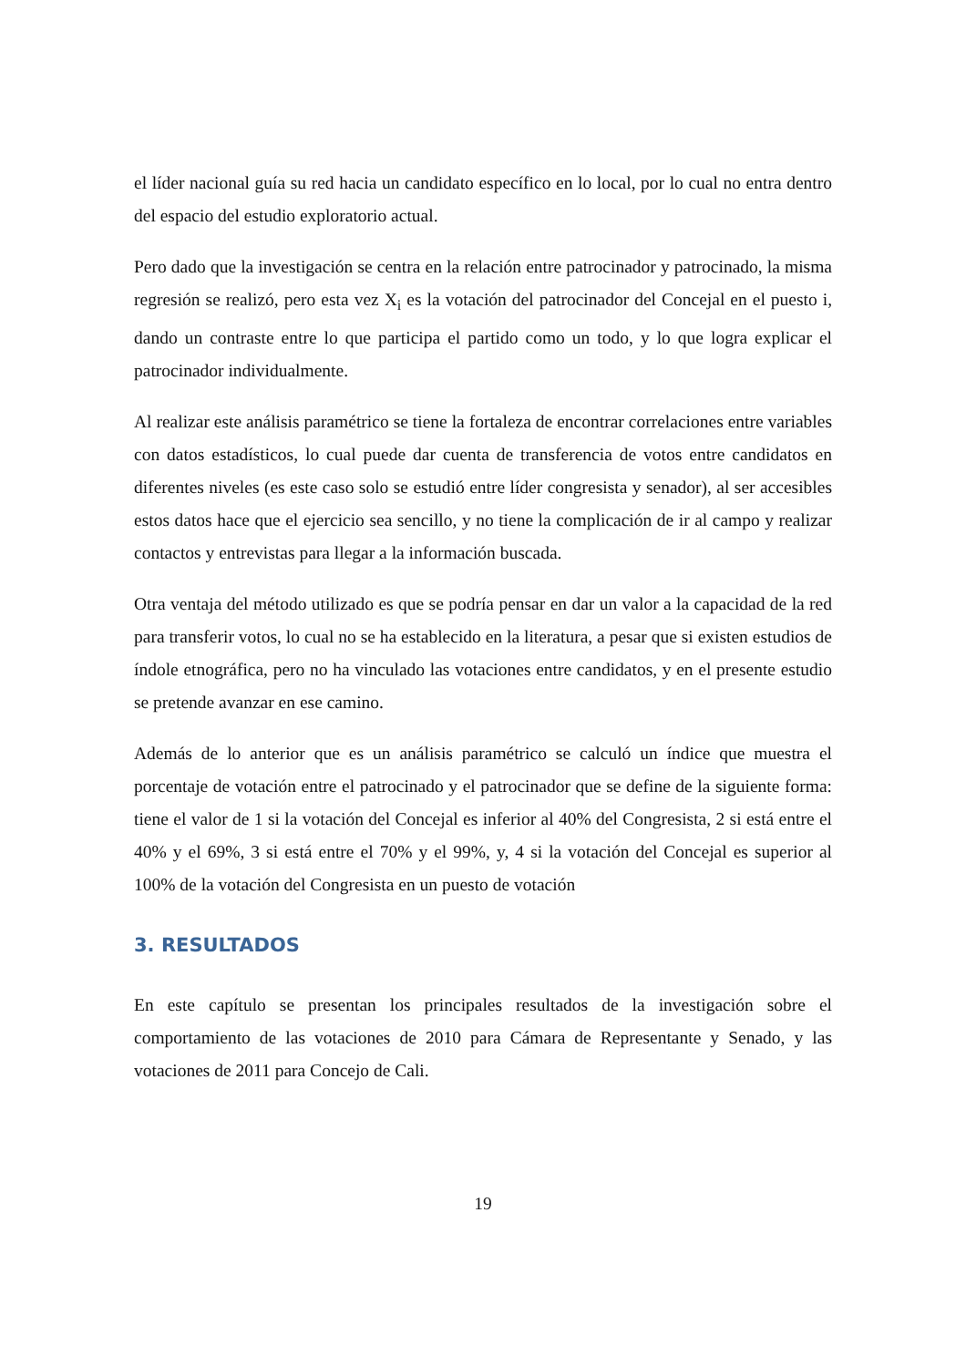el líder nacional guía su red hacia un candidato específico en lo local, por lo cual no entra dentro del espacio del estudio exploratorio actual.
Pero dado que la investigación se centra en la relación entre patrocinador y patrocinado, la misma regresión se realizó, pero esta vez X<sub>i</sub> es la votación del patrocinador del Concejal en el puesto i, dando un contraste entre lo que participa el partido como un todo, y lo que logra explicar el patrocinador individualmente.
Al realizar este análisis paramétrico se tiene la fortaleza de encontrar correlaciones entre variables con datos estadísticos, lo cual puede dar cuenta de transferencia de votos entre candidatos en diferentes niveles (es este caso solo se estudió entre líder congresista y senador), al ser accesibles estos datos hace que el ejercicio sea sencillo, y no tiene la complicación de ir al campo y realizar contactos y entrevistas para llegar a la información buscada.
Otra ventaja del método utilizado es que se podría pensar en dar un valor a la capacidad de la red para transferir votos, lo cual no se ha establecido en la literatura, a pesar que si existen estudios de índole etnográfica, pero no ha vinculado las votaciones entre candidatos, y en el presente estudio se pretende avanzar en ese camino.
Además de lo anterior que es un análisis paramétrico se calculó un índice que muestra el porcentaje de votación entre el patrocinado y el patrocinador que se define de la siguiente forma: tiene el valor de 1 si la votación del Concejal es inferior al 40% del Congresista, 2 si está entre el 40% y el 69%, 3 si está entre el 70% y el 99%, y, 4 si la votación del Concejal es superior al 100% de la votación del Congresista en un puesto de votación
3. RESULTADOS
En este capítulo se presentan los principales resultados de la investigación sobre el comportamiento de las votaciones de 2010 para Cámara de Representante y Senado, y las votaciones de 2011 para Concejo de Cali.
19